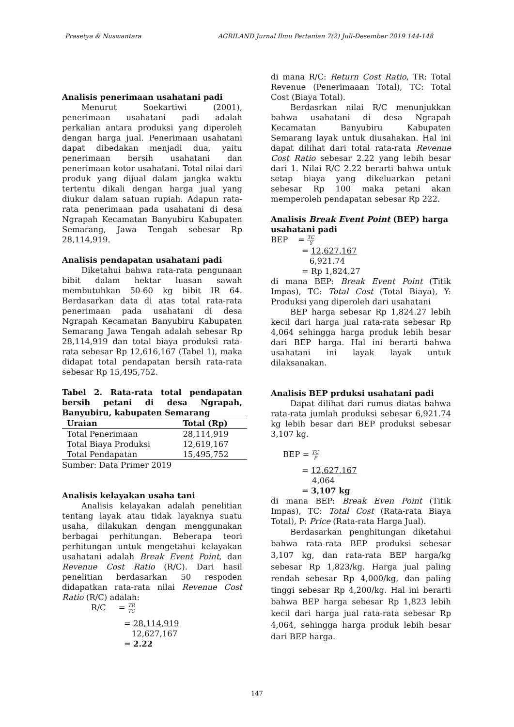Prasetya & Nuswantara AGRILAND Jurnal Ilmu Pertanian 7(2) Juli-Desember 2019 144-148
Analisis penerimaan usahatani padi
Menurut Soekartiwi (2001), penerimaan usahatani padi adalah perkalian antara produksi yang diperoleh dengan harga jual. Penerimaan usahatani dapat dibedakan menjadi dua, yaitu penerimaan bersih usahatani dan penerimaan kotor usahatani. Total nilai dari produk yang dijual dalam jangka waktu tertentu dikali dengan harga jual yang diukur dalam satuan rupiah. Adapun rata-rata penerimaan pada usahatani di desa Ngrapah Kecamatan Banyubiru Kabupaten Semarang, Jawa Tengah sebesar Rp 28,114,919.
Analisis pendapatan usahatani padi
Diketahui bahwa rata-rata pengunaan bibit dalam hektar luasan sawah membutuhkan 50-60 kg bibit IR 64. Berdasarkan data di atas total rata-rata penerimaan pada usahatani di desa Ngrapah Kecamatan Banyubiru Kabupaten Semarang Jawa Tengah adalah sebesar Rp 28,114,919 dan total biaya produksi rata-rata sebesar Rp 12,616,167 (Tabel 1), maka didapat total pendapatan bersih rata-rata sebesar Rp 15,495,752.
Tabel 2. Rata-rata total pendapatan bersih petani di desa Ngrapah, Banyubiru, kabupaten Semarang
| Uraian | Total (Rp) |
| --- | --- |
| Total Penerimaan | 28,114,919 |
| Total Biaya Produksi | 12,619,167 |
| Total Pendapatan | 15,495,752 |
Sumber: Data Primer 2019
Analisis kelayakan usaha tani
Analisis kelayakan adalah penelitian tentang layak atau tidak layaknya suatu usaha, dilakukan dengan menggunakan berbagai perhitungan. Beberapa teori perhitungan untuk mengetahui kelayakan usahatani adalah Break Event Point, dan Revenue Cost Ratio (R/C). Dari hasil penelitian berdasarkan 50 respoden didapatkan rata-rata nilai Revenue Cost Ratio (R/C) adalah:
R/C = TR TC
= 28,114,919
12,627,167
= 2.22
di mana R/C: Return Cost Ratio, TR: Total Revenue (Penerimaaan Total), TC: Total Cost (Biaya Total).
Berdasrkan nilai R/C menunjukkan bahwa usahatani di desa Ngrapah Kecamatan Banyubiru Kabupaten Semarang layak untuk diusahakan. Hal ini dapat dilihat dari total rata-rata Revenue Cost Ratio sebesar 2.22 yang lebih besar dari 1. Nilai R/C 2.22 berarti bahwa untuk setap biaya yang dikeluarkan petani sebesar Rp 100 maka petani akan memperoleh pendapatan sebesar Rp 222.
Analisis Break Event Point (BEP) harga usahatani padi
BEP = TC Y
= 12,627,167
6,921.74
= Rp 1,824.27
di mana BEP: Break Event Point (Titik Impas), TC: Total Cost (Total Biaya), Y: Produksi yang diperoleh dari usahatani
BEP harga sebesar Rp 1,824.27 lebih kecil dari harga jual rata-rata sebesar Rp 4,064 sehingga harga produk lebih besar dari BEP harga. Hal ini berarti bahwa usahatani ini layak layak untuk dilaksanakan.
Analisis BEP prduksi usahatani padi
Dapat dilihat dari rumus diatas bahwa rata-rata jumlah produksi sebesar 6,921.74 kg lebih besar dari BEP produksi sebesar 3,107 kg.
BEP = TC P
= 12,627,167
4,064
= 3,107 kg
di mana BEP: Break Even Point (Titik Impas), TC: Total Cost (Rata-rata Biaya Total), P: Price (Rata-rata Harga Jual).
Berdasarkan penghitungan diketahui bahwa rata-rata BEP produksi sebesar 3,107 kg, dan rata-rata BEP harga/kg sebesar Rp 1,823/kg. Harga jual paling rendah sebesar Rp 4,000/kg, dan paling tinggi sebesar Rp 4,200/kg. Hal ini berarti bahwa BEP harga sebesar Rp 1,823 lebih kecil dari harga jual rata-rata sebesar Rp 4,064, sehingga harga produk lebih besar dari BEP harga.
147